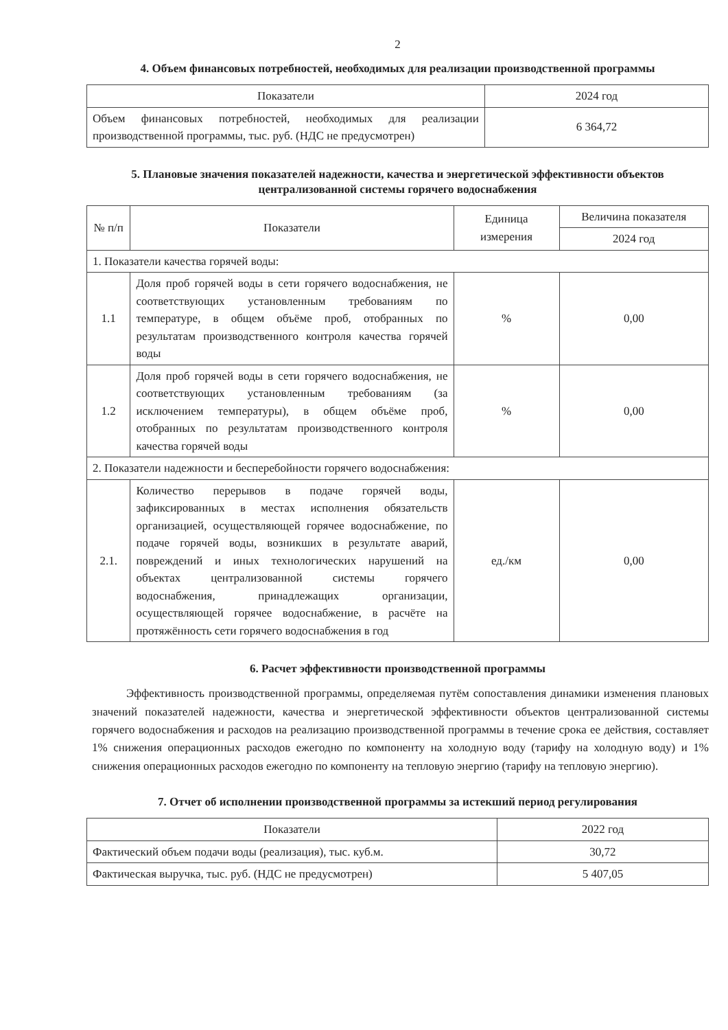2
4. Объем финансовых потребностей, необходимых для реализации производственной программы
| Показатели | 2024 год |
| --- | --- |
| Объем финансовых потребностей, необходимых для реализации производственной программы, тыс. руб. (НДС не предусмотрен) | 6 364,72 |
5. Плановые значения показателей надежности, качества и энергетической эффективности объектов централизованной системы горячего водоснабжения
| № п/п | Показатели | Единица измерения | Величина показателя |
| --- | --- | --- | --- |
| | | | 2024 год |
| 1. Показатели качества горячей воды: | | | |
| 1.1 | Доля проб горячей воды в сети горячего водоснабжения, не соответствующих установленным требованиям по температуре, в общем объёме проб, отобранных по результатам производственного контроля качества горячей воды | % | 0,00 |
| 1.2 | Доля проб горячей воды в сети горячего водоснабжения, не соответствующих установленным требованиям (за исключением температуры), в общем объёме проб, отобранных по результатам производственного контроля качества горячей воды | % | 0,00 |
| 2. Показатели надежности и бесперебойности горячего водоснабжения: | | | |
| 2.1. | Количество перерывов в подаче горячей воды, зафиксированных в местах исполнения обязательств организацией, осуществляющей горячее водоснабжение, по подаче горячей воды, возникших в результате аварий, повреждений и иных технологических нарушений на объектах централизованной системы горячего водоснабжения, принадлежащих организации, осуществляющей горячее водоснабжение, в расчёте на протяжённость сети горячего водоснабжения в год | ед./км | 0,00 |
6. Расчет эффективности производственной программы
Эффективность производственной программы, определяемая путём сопоставления динамики изменения плановых значений показателей надежности, качества и энергетической эффективности объектов централизованной системы горячего водоснабжения и расходов на реализацию производственной программы в течение срока ее действия, составляет 1% снижения операционных расходов ежегодно по компоненту на холодную воду (тарифу на холодную воду) и 1% снижения операционных расходов ежегодно по компоненту на тепловую энергию (тарифу на тепловую энергию).
7. Отчет об исполнении производственной программы за истекший период регулирования
| Показатели | 2022 год |
| --- | --- |
| Фактический объем подачи воды (реализация), тыс. куб.м. | 30,72 |
| Фактическая выручка, тыс. руб. (НДС не предусмотрен) | 5 407,05 |